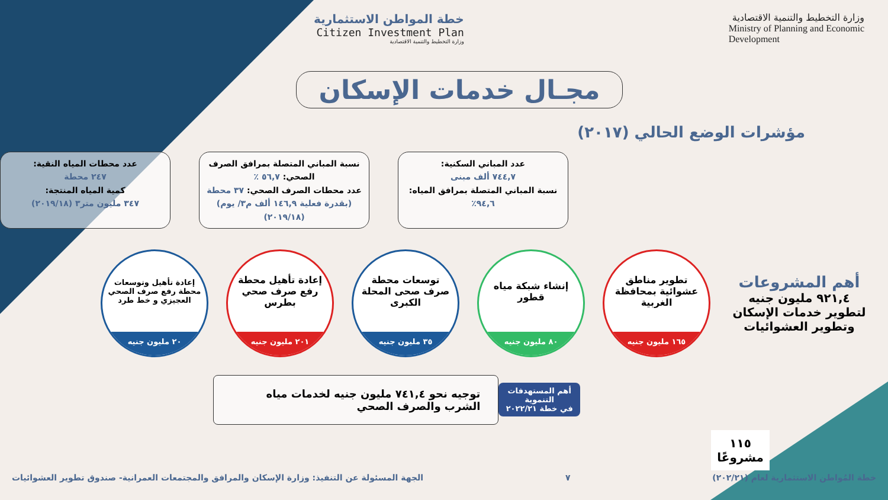وزارة التخطيط والتنمية الاقتصادية
Ministry of Planning and Economic
Development
خطة المواطن الاستثمارية
Citizen Investment Plan
وزارة التخطيط والتنمية الاقتصادية
مجـال خدمات الإسكان
مؤشرات الوضع الحالي (٢٠١٧)
عدد المباني السكنية:
٧٤٤,٧ ألف مبنى
نسبة المباني المتصلة بمرافق المياه: ٩٤,٦٪
نسبة المباني المتصلة بمرافق الصرف الصحي: ٥٦,٧ ٪
عدد محطات الصرف الصحي: ٣٧ محطة
(بقدرة فعلية ١٤٦,٩ ألف م٣/ يوم) (٢٠١٩/١٨)
عدد محطات المياه النقية:
٢٤٧ محطة
كمية المياه المنتجة:
٣٤٧ مليون متر٣ (٢٠١٩/١٨)
أهم المشروعات
٩٢١,٤ مليون جنيه
لتطوير خدمات الإسكان وتطوير العشوائيات
تطوير مناطق عشوائية بمحافظة الغربية
١٦٥ مليون جنيه
إنشاء شبكة مياه قطور
٨٠ مليون جنيه
توسعات محطة صرف صحى المحلة الكبرى
٣٥ مليون جنيه
إعادة تأهيل محطة رفع صرف صحي بطرس
٢٠١ مليون جنيه
إعادة تأهيل وتوسعات محطة رفع صرف الصحي العجيزي و خط طرد
٢٠ مليون جنيه
أهم المستهدفات التنموية
في خطة ٢٠٢٢/٢١
توجيه نحو ٧٤١,٤ مليون جنيه لخدمات مياه الشرب والصرف الصحي
١١٥
مشروعًا
خطة المُواطن الاستثمارية لعام (٢٠٢/٢١) ٧ الجهة المسئولة عن التنفيذ: وزارة الإسكان والمرافق والمجتمعات العمرانية- صندوق تطوير العشوائيات